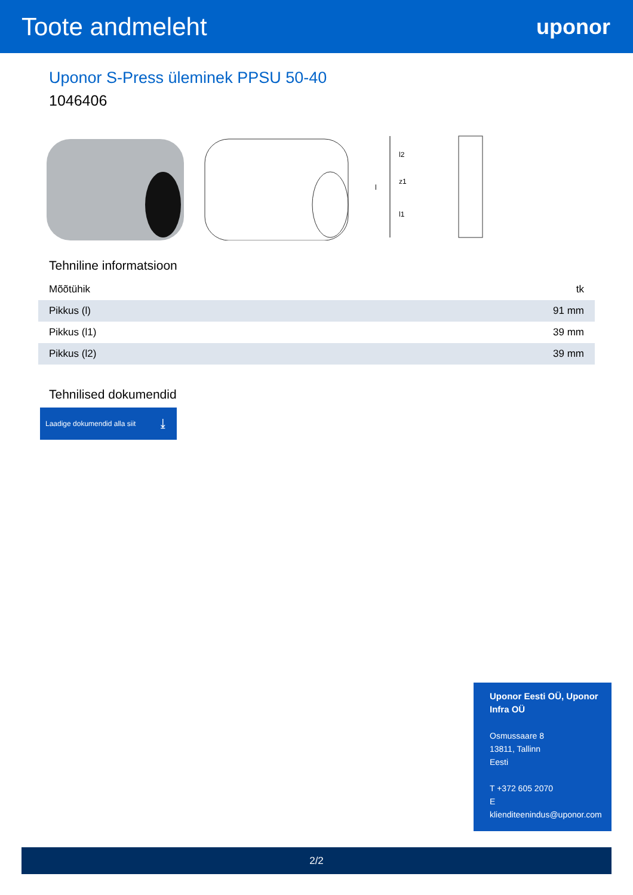Toote andmeleht
uponor
Uponor S-Press üleminek PPSU 50-40
1046406
l
l2
l1
z1
Tehniline informatsioon
| Mõõtühik | tk |
| Pikkus (l) | 91 mm |
| Pikkus (l1) | 39 mm |
| Pikkus (l2) | 39 mm |
Tehnilised dokumendid
Laadige dokumendid alla siit ⤓
Uponor Eesti OÜ, Uponor Infra OÜ
Osmussaare 8
13811, Tallinn
Eesti
T +372 605 2070
E
klienditeenindus@uponor.com
2/2